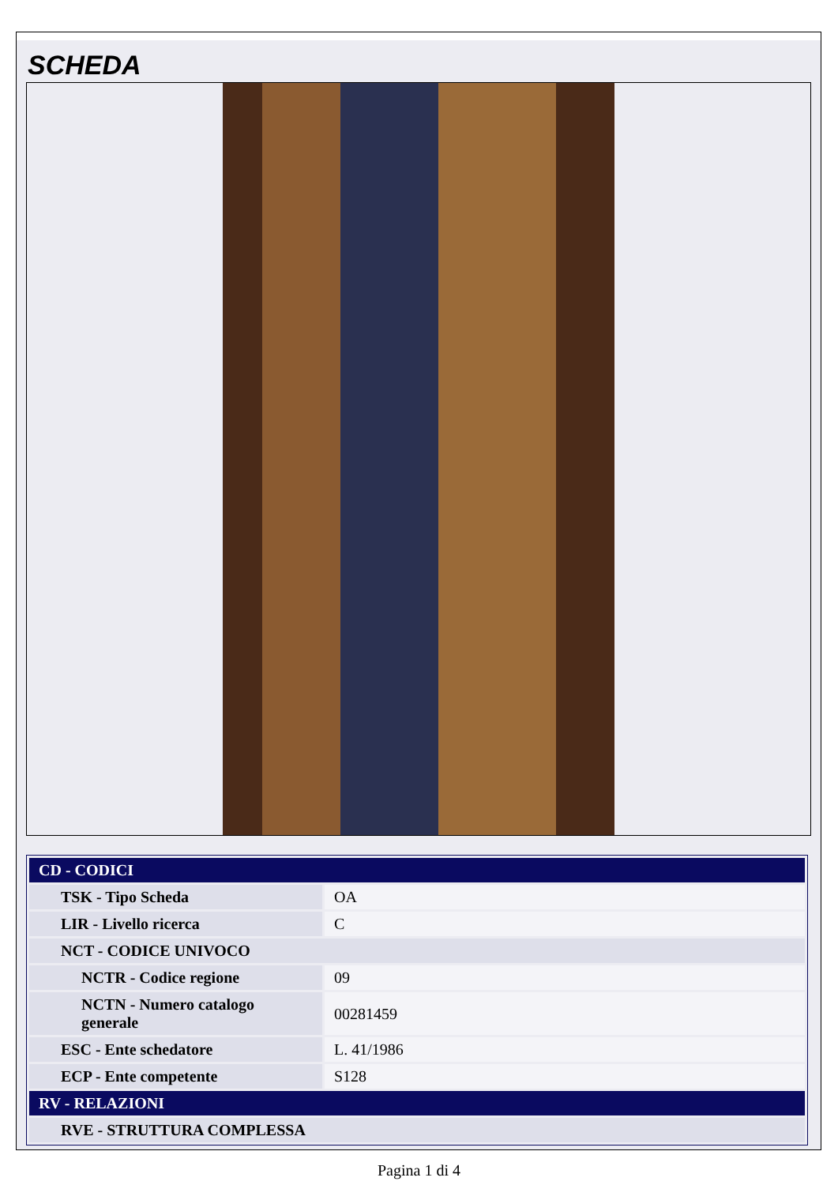SCHEDA
| CD - CODICI | |
| TSK - Tipo Scheda | OA |
| LIR - Livello ricerca | C |
| NCT - CODICE UNIVOCO | |
| NCTR - Codice regione | 09 |
| NCTN - Numero catalogo generale | 00281459 |
| ESC - Ente schedatore | L. 41/1986 |
| ECP - Ente competente | S128 |
| RV - RELAZIONI | |
| RVE - STRUTTURA COMPLESSA | |
Pagina 1 di 4